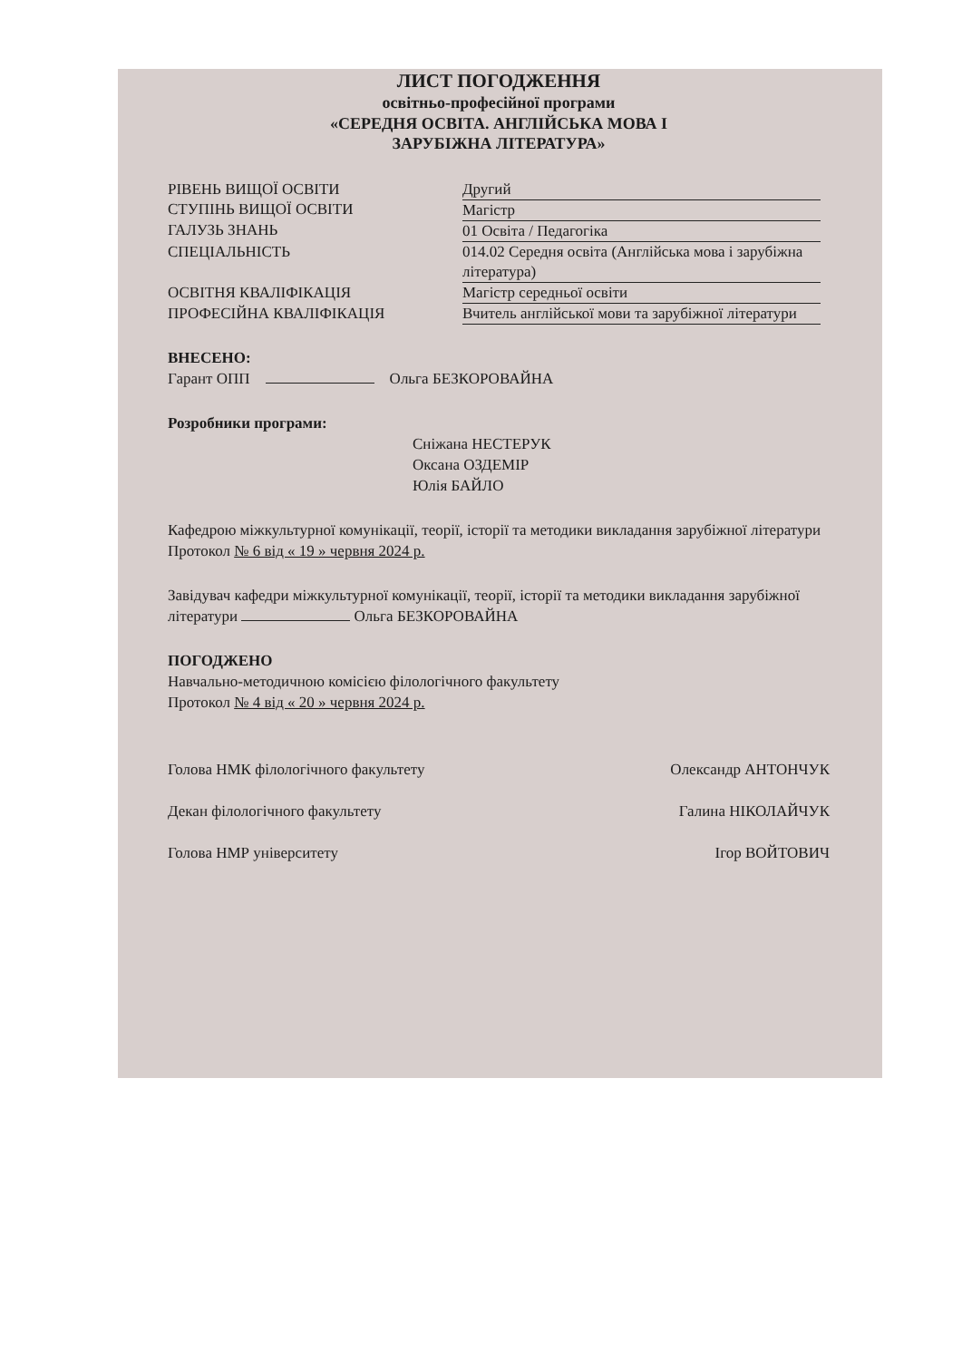ЛИСТ ПОГОДЖЕННЯ
освітньо-професійної програми
«СЕРЕДНЯ ОСВІТА. АНГЛІЙСЬКА МОВА І
ЗАРУБІЖНА ЛІТЕРАТУРА»
| РІВЕНЬ ВИЩОЇ ОСВІТИ | Другий |
| СТУПІНЬ ВИЩОЇ ОСВІТИ | Магістр |
| ГАЛУЗЬ ЗНАНЬ | 01 Освіта / Педагогіка |
| СПЕЦІАЛЬНІСТЬ | 014.02 Середня освіта (Англійська мова і зарубіжна література) |
| ОСВІТНЯ КВАЛІФІКАЦІЯ | Магістр середньої освіти |
| ПРОФЕСІЙНА КВАЛІФІКАЦІЯ | Вчитель англійської мови та зарубіжної літератури |
ВНЕСЕНО:
Гарант ОПП Ольга БЕЗКОРОВАЙНА
Розробники програми:
Сніжана НЕСТЕРУК
Оксана ОЗДЕМІР
Юлія БАЙЛО
Кафедрою міжкультурної комунікації, теорії, історії та методики викладання зарубіжної літератури
Протокол № 6 від « 19 » червня 2024 р.
Завідувач кафедри міжкультурної комунікації, теорії, історії та методики викладання зарубіжної літератури Ольга БЕЗКОРОВАЙНА
ПОГОДЖЕНО
Навчально-методичною комісією філологічного факультету
Протокол № 4 від « 20 » червня 2024 р.
Голова НМК філологічного факультету Олександр АНТОНЧУК
Декан філологічного факультету Галина НІКОЛАЙЧУК
Голова НМР університету Ігор ВОЙТОВИЧ